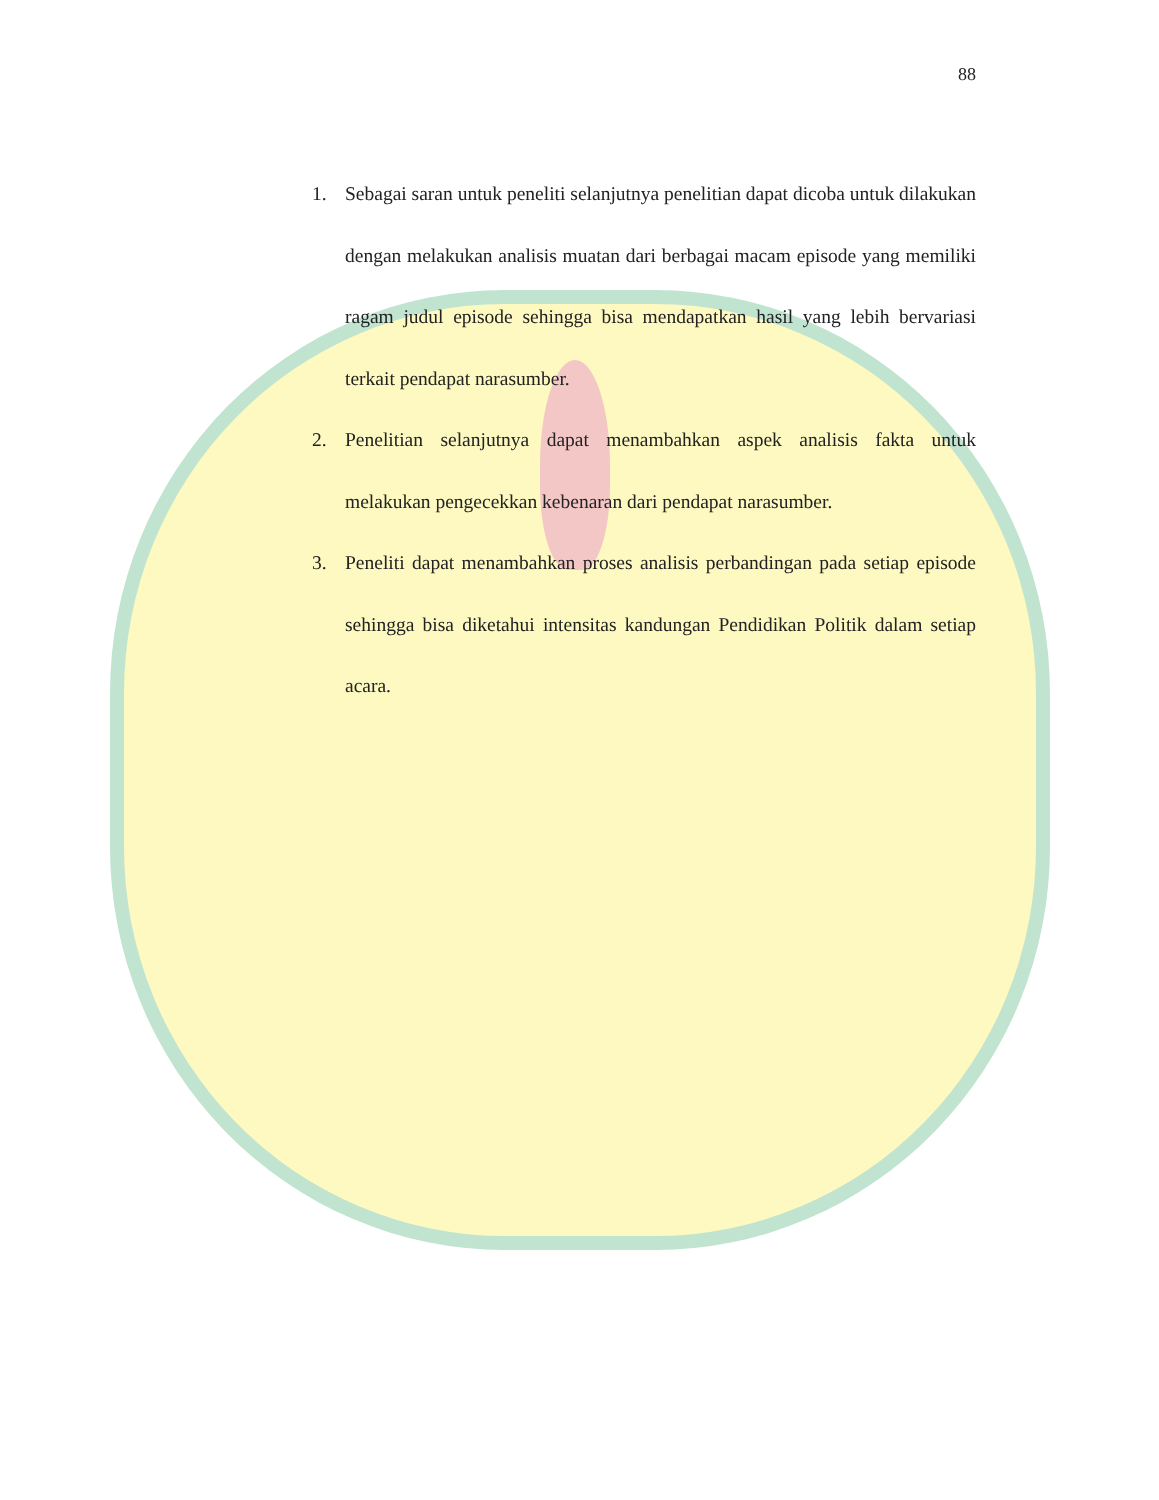88
1. Sebagai saran untuk peneliti selanjutnya penelitian dapat dicoba untuk dilakukan dengan melakukan analisis muatan dari berbagai macam episode yang memiliki ragam judul episode sehingga bisa mendapatkan hasil yang lebih bervariasi terkait pendapat narasumber.
2. Penelitian selanjutnya dapat menambahkan aspek analisis fakta untuk melakukan pengecekkan kebenaran dari pendapat narasumber.
3. Peneliti dapat menambahkan proses analisis perbandingan pada setiap episode sehingga bisa diketahui intensitas kandungan Pendidikan Politik dalam setiap acara.